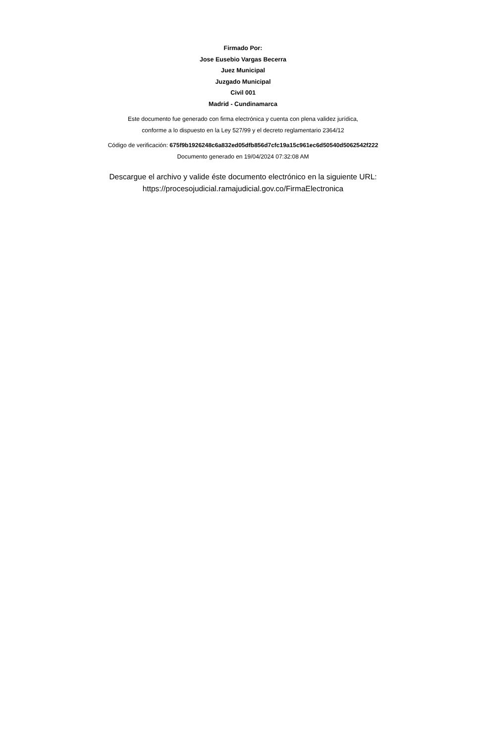Firmado Por:
Jose Eusebio Vargas Becerra
Juez Municipal
Juzgado Municipal
Civil 001
Madrid - Cundinamarca
Este documento fue generado con firma electrónica y cuenta con plena validez jurídica,
conforme a lo dispuesto en la Ley 527/99 y el decreto reglamentario 2364/12
Código de verificación: 675f9b1926248c6a832ed05dfb856d7cfc19a15c961ec6d50540d5062542f222
Documento generado en 19/04/2024 07:32:08 AM
Descargue el archivo y valide éste documento electrónico en la siguiente URL:
https://procesojudicial.ramajudicial.gov.co/FirmaElectronica